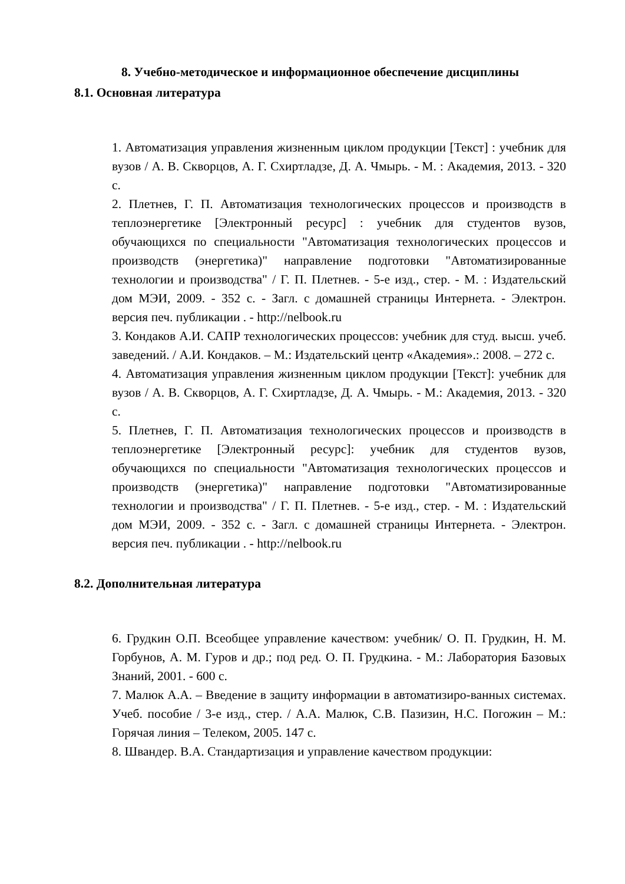8. Учебно-методическое и информационное обеспечение дисциплины
8.1. Основная литература
1. Автоматизация управления жизненным циклом продукции [Текст] : учебник для вузов / А. В. Скворцов, А. Г. Схиртладзе, Д. А. Чмырь. - М. : Академия, 2013. - 320 с.
2. Плетнев, Г. П. Автоматизация технологических процессов и производств в теплоэнергетике [Электронный ресурс] : учебник для студентов вузов, обучающихся по специальности "Автоматизация технологических процессов и производств (энергетика)" направление подготовки "Автоматизированные технологии и производства" / Г. П. Плетнев. - 5-е изд., стер. - М. : Издательский дом МЭИ, 2009. - 352 с. - Загл. с домашней страницы Интернета. - Электрон. версия печ. публикации . - http://nelbook.ru
3. Кондаков А.И. САПР технологических процессов: учебник для студ. высш. учеб. заведений. / А.И. Кондаков. – М.: Издательский центр «Академия».: 2008. – 272 с.
4. Автоматизация управления жизненным циклом продукции [Текст]: учебник для вузов / А. В. Скворцов, А. Г. Схиртладзе, Д. А. Чмырь. - М.: Академия, 2013. - 320 с.
5. Плетнев, Г. П. Автоматизация технологических процессов и производств в теплоэнергетике [Электронный ресурс]: учебник для студентов вузов, обучающихся по специальности "Автоматизация технологических процессов и производств (энергетика)" направление подготовки "Автоматизированные технологии и производства" / Г. П. Плетнев. - 5-е изд., стер. - М. : Издательский дом МЭИ, 2009. - 352 с. - Загл. с домашней страницы Интернета. - Электрон. версия печ. публикации . - http://nelbook.ru
8.2. Дополнительная литература
6. Грудкин О.П. Всеобщее управление качеством: учебник/ О. П. Грудкин, Н. М. Горбунов, А. М. Гуров и др.; под ред. О. П. Грудкина. - М.: Лаборатория Базовых Знаний, 2001. - 600 с.
7. Малюк А.А. – Введение в защиту информации в автоматизиро-ванных системах. Учеб. пособие / 3-е изд., стер. / А.А. Малюк, С.В. Пазизин, Н.С. Погожин – М.: Горячая линия – Телеком, 2005. 147 с.
8. Швандер. В.А. Стандартизация и управление качеством продукции: